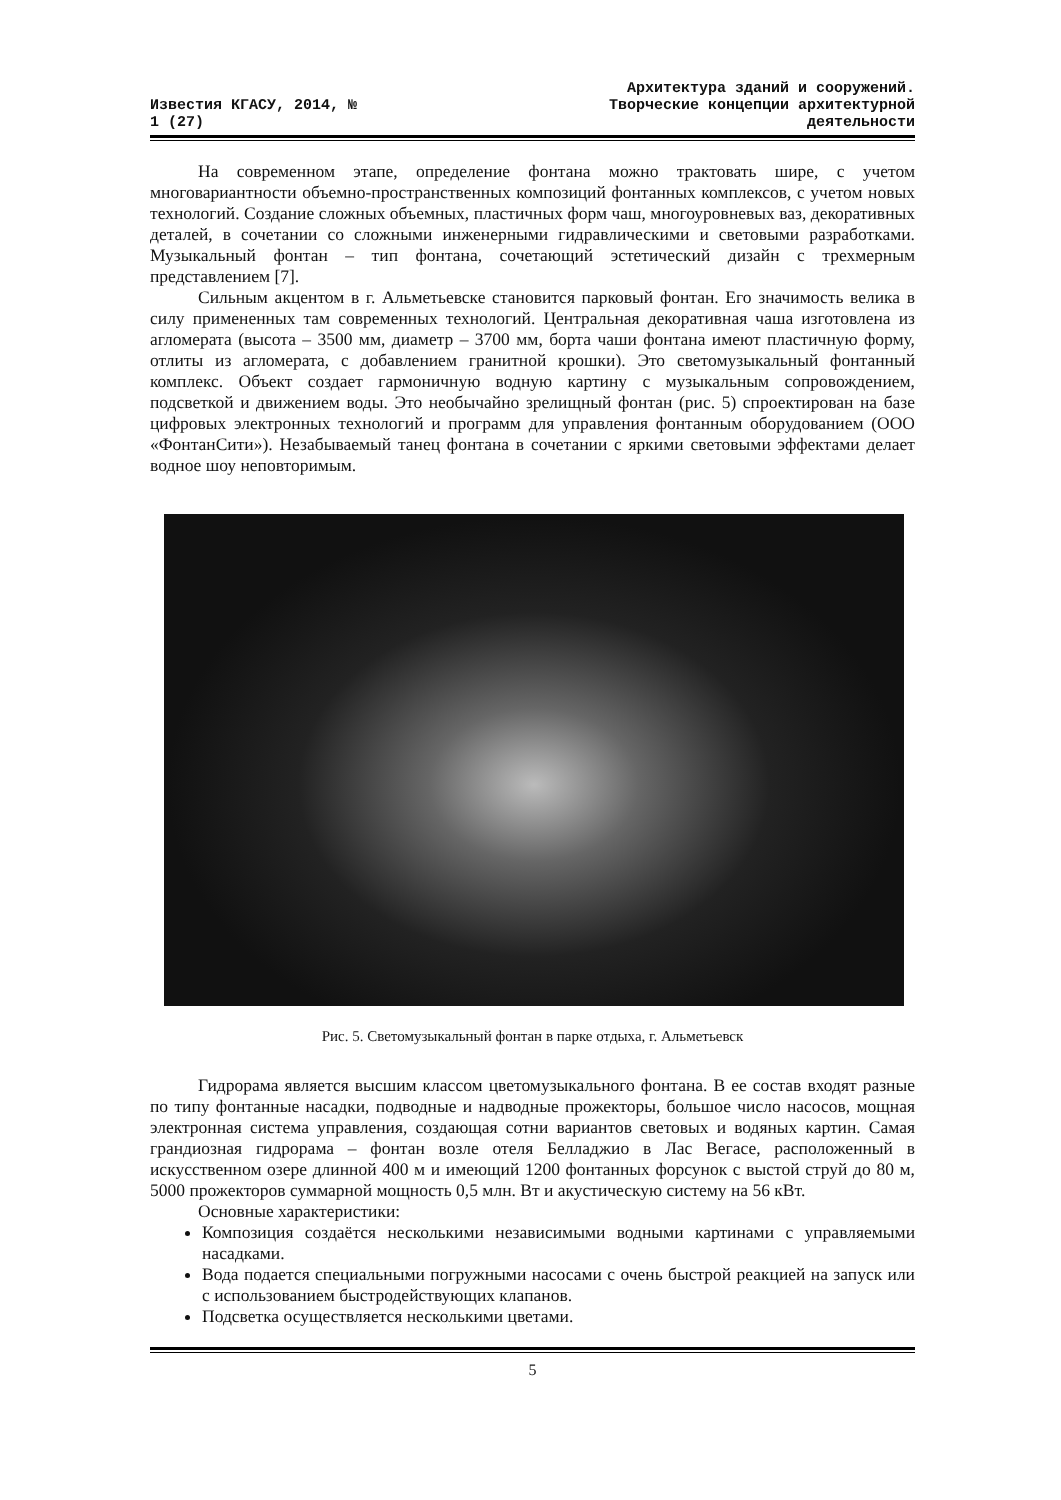Известия КГАСУ, 2014, №
1 (27)
Архитектура зданий и сооружений.
Творческие концепции архитектурной
деятельности
На современном этапе, определение фонтана можно трактовать шире, с учетом многовариантности объемно-пространственных композиций фонтанных комплексов, с учетом новых технологий. Создание сложных объемных, пластичных форм чаш, многоуровневых ваз, декоративных деталей, в сочетании со сложными инженерными гидравлическими и световыми разработками. Музыкальный фонтан – тип фонтана, сочетающий эстетический дизайн с трехмерным представлением [7].
Сильным акцентом в г. Альметьевске становится парковый фонтан. Его значимость велика в силу примененных там современных технологий. Центральная декоративная чаша изготовлена из агломерата (высота – 3500 мм, диаметр – 3700 мм, борта чаши фонтана имеют пластичную форму, отлиты из агломерата, с добавлением гранитной крошки). Это светомузыкальный фонтанный комплекс. Объект создает гармоничную водную картину с музыкальным сопровождением, подсветкой и движением воды. Это необычайно зрелищный фонтан (рис. 5) спроектирован на базе цифровых электронных технологий и программ для управления фонтанным оборудованием (ООО «ФонтанСити»). Незабываемый танец фонтана в сочетании с яркими световыми эффектами делает водное шоу неповторимым.
Рис. 5. Светомузыкальный фонтан в парке отдыха, г. Альметьевск
Гидрорама является высшим классом цветомузыкального фонтана. В ее состав входят разные по типу фонтанные насадки, подводные и надводные прожекторы, большое число насосов, мощная электронная система управления, создающая сотни вариантов световых и водяных картин. Самая грандиозная гидрорама – фонтан возле отеля Белладжио в Лас Вегасе, расположенный в искусственном озере длинной 400 м и имеющий 1200 фонтанных форсунок с выстой струй до 80 м, 5000 прожекторов суммарной мощность 0,5 млн. Вт и акустическую систему на 56 кВт.
Основные характеристики:
Композиция создаётся несколькими независимыми водными картинами с управляемыми насадками.
Вода подается специальными погружными насосами с очень быстрой реакцией на запуск или с использованием быстродействующих клапанов.
Подсветка осуществляется несколькими цветами.
5